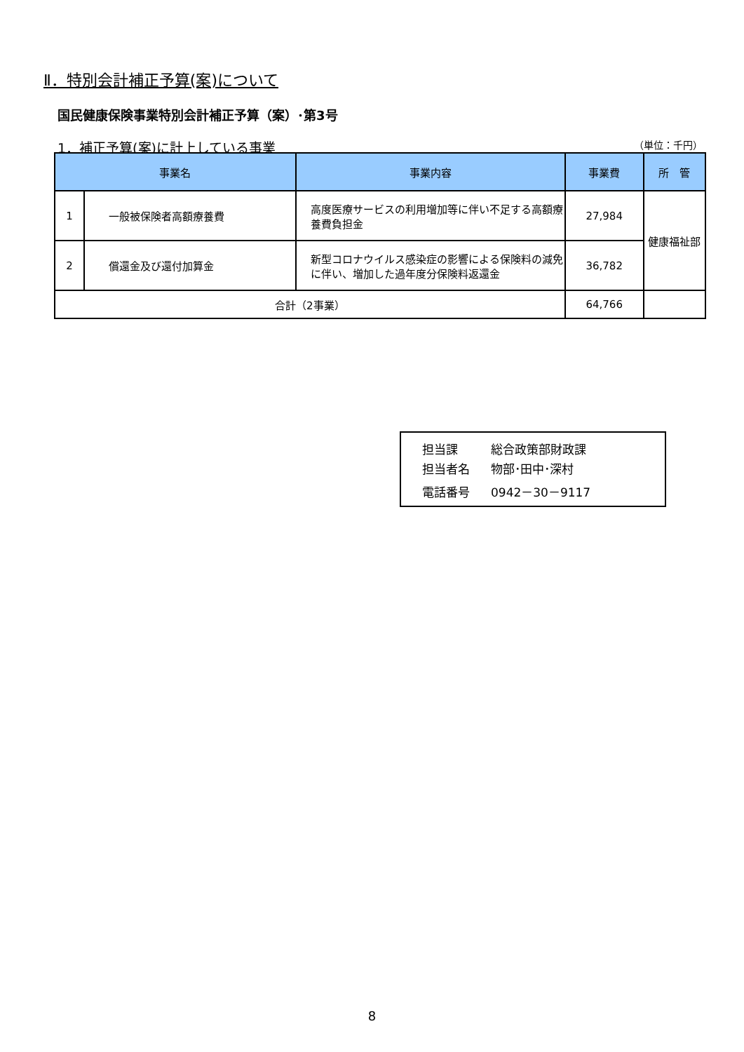Ⅱ．特別会計補正予算(案)について
国民健康保険事業特別会計補正予算（案）･第3号
1．補正予算(案)に計上している事業 （単位：千円）
| 事業名 | | 事業内容 | 事業費 | 所 管 |
| --- | --- | --- | --- | --- |
| 1 | 一般被保険者高額療養費 | 高度医療サービスの利用増加等に伴い不足する高額療養費負担金 | 27,984 | 健康福祉部 |
| 2 | 償還金及び還付加算金 | 新型コロナウイルス感染症の影響による保険料の減免に伴い、増加した過年度分保険料返還金 | 36,782 | |
| 合計（2事業） | | | 64,766 | |
担当課 総合政策部財政課
担当者名 物部･田中･深村
電話番号 0942－30－9117
8